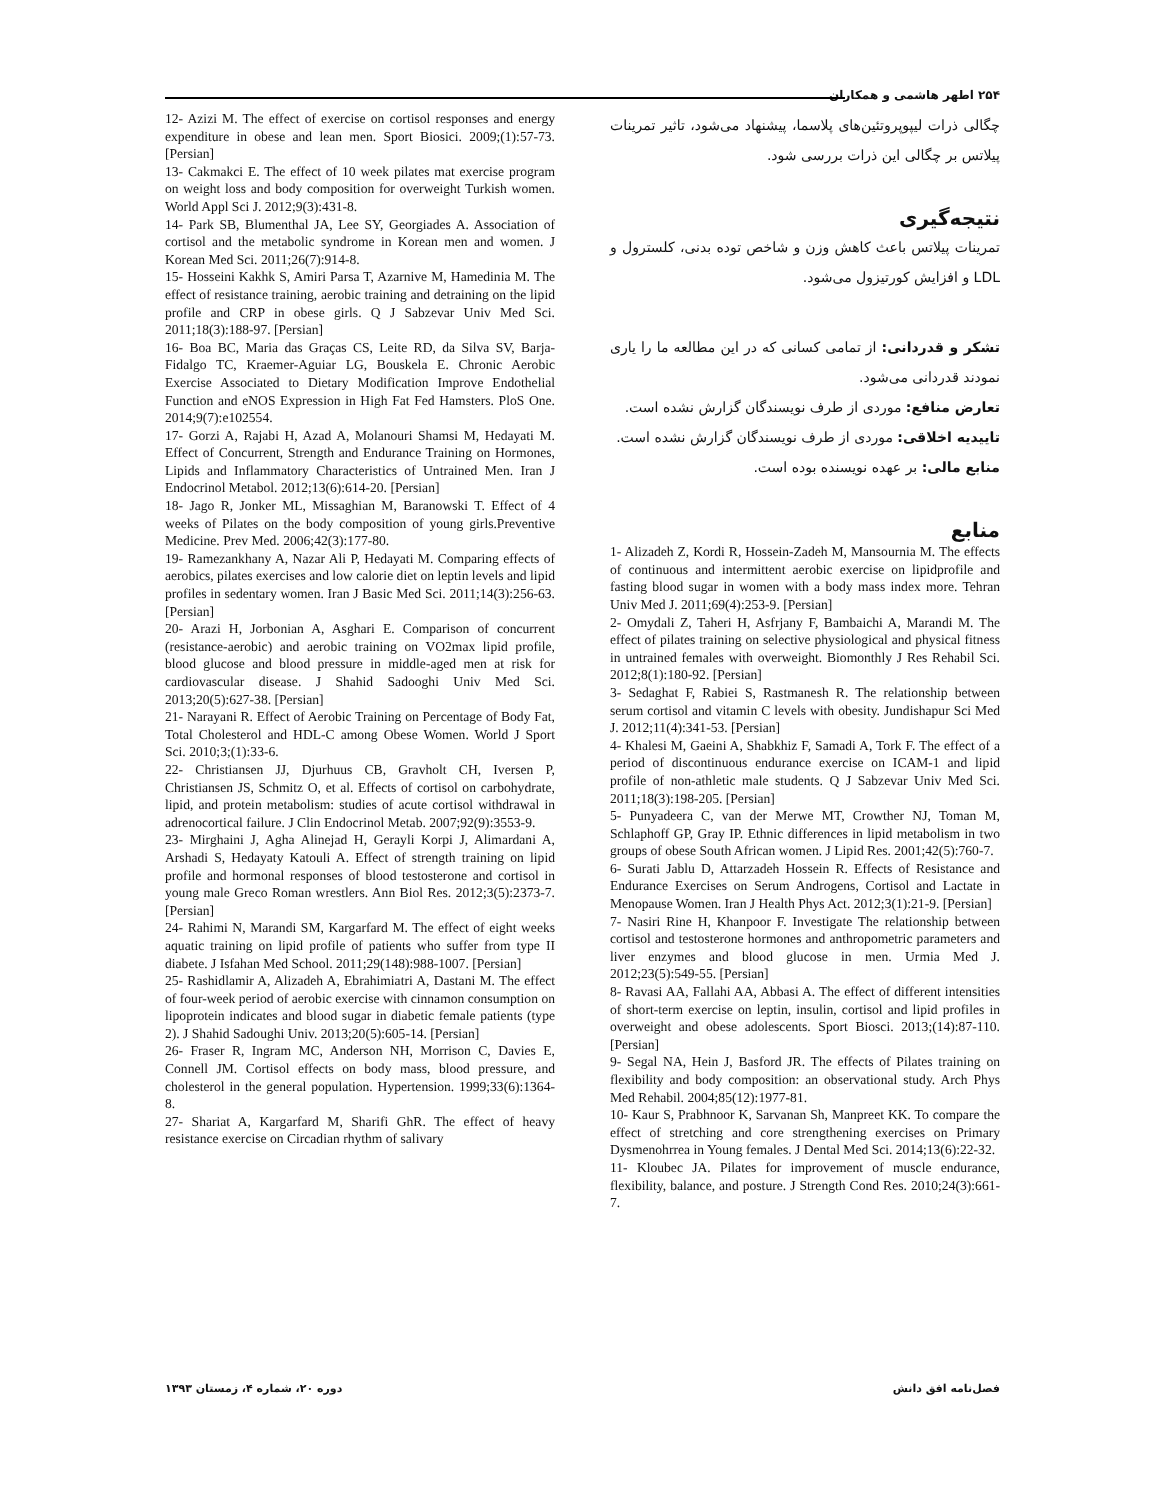۲۵۴ اطهر هاشمی و همکاران
چگالی ذرات لیپوپروتئین‌های پلاسما، پیشنهاد می‌شود، تاثیر تمرینات پیلاتس بر چگالی این ذرات بررسی شود.
نتیجه‌گیری
تمرینات پیلاتس باعث کاهش وزن و شاخص توده بدنی، کلسترول و LDL و افزایش کورتیزول می‌شود.
تشکر و قدردانی: از تمامی کسانی که در این مطالعه ما را یاری نمودند قدردانی می‌شود.
تعارض منافع: موردی از طرف نویسندگان گزارش نشده است.
تاییدیه اخلاقی: موردی از طرف نویسندگان گزارش نشده است.
منابع مالی: بر عهده نویسنده بوده است.
منابع
1- Alizadeh Z, Kordi R, Hossein-Zadeh M, Mansournia M. The effects of continuous and intermittent aerobic exercise on lipidprofile and fasting blood sugar in women with a body mass index more. Tehran Univ Med J. 2011;69(4):253-9. [Persian]
2- Omydali Z, Taheri H, Asfrjany F, Bambaichi A, Marandi M. The effect of pilates training on selective physiological and physical fitness in untrained females with overweight. Biomonthly J Res Rehabil Sci. 2012;8(1):180-92. [Persian]
3- Sedaghat F, Rabiei S, Rastmanesh R. The relationship between serum cortisol and vitamin C levels with obesity. Jundishapur Sci Med J. 2012;11(4):341-53. [Persian]
4- Khalesi M, Gaeini A, Shabkhiz F, Samadi A, Tork F. The effect of a period of discontinuous endurance exercise on ICAM-1 and lipid profile of non-athletic male students. Q J Sabzevar Univ Med Sci. 2011;18(3):198-205. [Persian]
5- Punyadeera C, van der Merwe MT, Crowther NJ, Toman M, Schlaphoff GP, Gray IP. Ethnic differences in lipid metabolism in two groups of obese South African women. J Lipid Res. 2001;42(5):760-7.
6- Surati Jablu D, Attarzadeh Hossein R. Effects of Resistance and Endurance Exercises on Serum Androgens, Cortisol and Lactate in Menopause Women. Iran J Health Phys Act. 2012;3(1):21-9. [Persian]
7- Nasiri Rine H, Khanpoor F. Investigate The relationship between cortisol and testosterone hormones and anthropometric parameters and liver enzymes and blood glucose in men. Urmia Med J. 2012;23(5):549-55. [Persian]
8- Ravasi AA, Fallahi AA, Abbasi A. The effect of different intensities of short-term exercise on leptin, insulin, cortisol and lipid profiles in overweight and obese adolescents. Sport Biosci. 2013;(14):87-110. [Persian]
9- Segal NA, Hein J, Basford JR. The effects of Pilates training on flexibility and body composition: an observational study. Arch Phys Med Rehabil. 2004;85(12):1977-81.
10- Kaur S, Prabhnoor K, Sarvanan Sh, Manpreet KK. To compare the effect of stretching and core strengthening exercises on Primary Dysmenohrrea in Young females. J Dental Med Sci. 2014;13(6):22-32.
11- Kloubec JA. Pilates for improvement of muscle endurance, flexibility, balance, and posture. J Strength Cond Res. 2010;24(3):661-7.
12- Azizi M. The effect of exercise on cortisol responses and energy expenditure in obese and lean men. Sport Biosici. 2009;(1):57-73. [Persian]
13- Cakmakci E. The effect of 10 week pilates mat exercise program on weight loss and body composition for overweight Turkish women. World Appl Sci J. 2012;9(3):431-8.
14- Park SB, Blumenthal JA, Lee SY, Georgiades A. Association of cortisol and the metabolic syndrome in Korean men and women. J Korean Med Sci. 2011;26(7):914-8.
15- Hosseini Kakhk S, Amiri Parsa T, Azarnive M, Hamedinia M. The effect of resistance training, aerobic training and detraining on the lipid profile and CRP in obese girls. Q J Sabzevar Univ Med Sci. 2011;18(3):188-97. [Persian]
16- Boa BC, Maria das Graças CS, Leite RD, da Silva SV, Barja-Fidalgo TC, Kraemer-Aguiar LG, Bouskela E. Chronic Aerobic Exercise Associated to Dietary Modification Improve Endothelial Function and eNOS Expression in High Fat Fed Hamsters. PloS One. 2014;9(7):e102554.
17- Gorzi A, Rajabi H, Azad A, Molanouri Shamsi M, Hedayati M. Effect of Concurrent, Strength and Endurance Training on Hormones, Lipids and Inflammatory Characteristics of Untrained Men. Iran J Endocrinol Metabol. 2012;13(6):614-20. [Persian]
18- Jago R, Jonker ML, Missaghian M, Baranowski T. Effect of 4 weeks of Pilates on the body composition of young girls.Preventive Medicine. Prev Med. 2006;42(3):177-80.
19- Ramezankhany A, Nazar Ali P, Hedayati M. Comparing effects of aerobics, pilates exercises and low calorie diet on leptin levels and lipid profiles in sedentary women. Iran J Basic Med Sci. 2011;14(3):256-63. [Persian]
20- Arazi H, Jorbonian A, Asghari E. Comparison of concurrent (resistance-aerobic) and aerobic training on VO2max lipid profile, blood glucose and blood pressure in middle-aged men at risk for cardiovascular disease. J Shahid Sadooghi Univ Med Sci. 2013;20(5):627-38. [Persian]
21- Narayani R. Effect of Aerobic Training on Percentage of Body Fat, Total Cholesterol and HDL-C among Obese Women. World J Sport Sci. 2010;3;(1):33-6.
22- Christiansen JJ, Djurhuus CB, Gravholt CH, Iversen P, Christiansen JS, Schmitz O, et al. Effects of cortisol on carbohydrate, lipid, and protein metabolism: studies of acute cortisol withdrawal in adrenocortical failure. J Clin Endocrinol Metab. 2007;92(9):3553-9.
23- Mirghaini J, Agha Alinejad H, Gerayli Korpi J, Alimardani A, Arshadi S, Hedayaty Katouli A. Effect of strength training on lipid profile and hormonal responses of blood testosterone and cortisol in young male Greco Roman wrestlers. Ann Biol Res. 2012;3(5):2373-7. [Persian]
24- Rahimi N, Marandi SM, Kargarfard M. The effect of eight weeks aquatic training on lipid profile of patients who suffer from type II diabete. J Isfahan Med School. 2011;29(148):988-1007. [Persian]
25- Rashidlamir A, Alizadeh A, Ebrahimiatri A, Dastani M. The effect of four-week period of aerobic exercise with cinnamon consumption on lipoprotein indicates and blood sugar in diabetic female patients (type 2). J Shahid Sadoughi Univ. 2013;20(5):605-14. [Persian]
26- Fraser R, Ingram MC, Anderson NH, Morrison C, Davies E, Connell JM. Cortisol effects on body mass, blood pressure, and cholesterol in the general population. Hypertension. 1999;33(6):1364-8.
27- Shariat A, Kargarfard M, Sharifi GhR. The effect of heavy resistance exercise on Circadian rhythm of salivary
فصل‌نامه افق دانش دوره ۲۰، شماره ۴، زمستان ۱۳۹۳